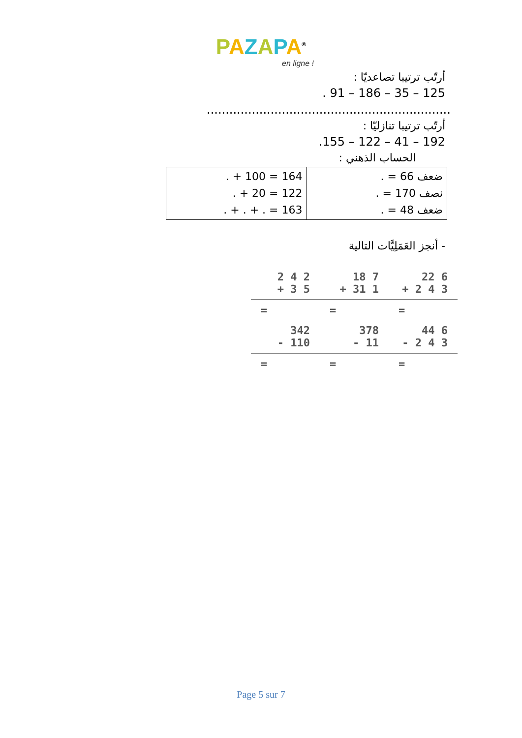PAZAPA<sup>®</sup>
en ligne !
أرتّب ترتيبا تصاعديّا :
. 91 – 186 – 35 – 125
.................................................................
أرتّب ترتيبا تنازليّا :
.155 – 122 – 41 – 192
الحساب الذهني :
| . + 100 = 164 . + 20 = 122 . + . + . = 163 | ضعف 66 = . نصف 170 = . ضعف 48 = . |
- أنجز العَمَلِيَّات التالية
| 2 4 2 + 3 5 | 18 7 + 31 1 | 22 6 + 2 4 3 |
| = | = | = |
| 342 - 110 | 378 - 11 | 44 6 - 2 4 3 |
| = | = | = |
Page 5 sur 7